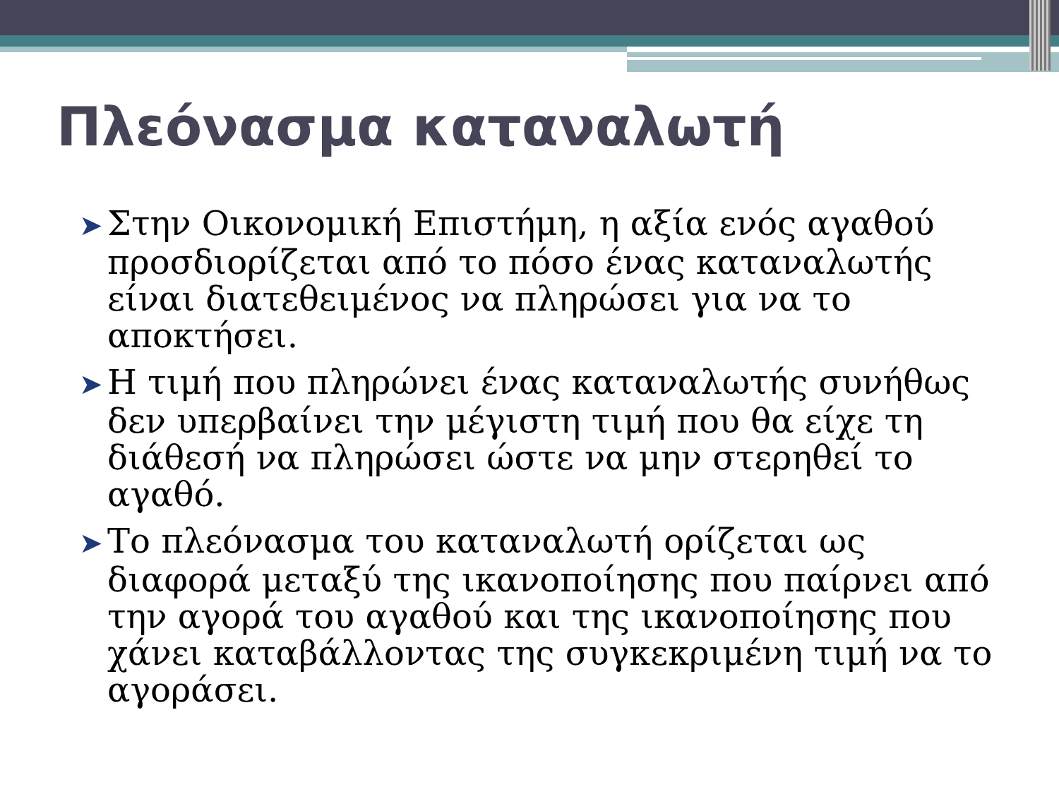Πλεόνασμα καταναλωτή
➤ Στην Οικονομική Επιστήμη, η αξία ενός αγαθού προσδιορίζεται από το πόσο ένας καταναλωτής είναι διατεθειμένος να πληρώσει για να το αποκτήσει.
➤ Η τιμή που πληρώνει ένας καταναλωτής συνήθως δεν υπερβαίνει την μέγιστη τιμή που θα είχε τη διάθεσή να πληρώσει ώστε να μην στερηθεί το αγαθό.
➤ Το πλεόνασμα του καταναλωτή ορίζεται ως διαφορά μεταξύ της ικανοποίησης που παίρνει από την αγορά του αγαθού και της ικανοποίησης που χάνει καταβάλλοντας της συγκεκριμένη τιμή να το αγοράσει.